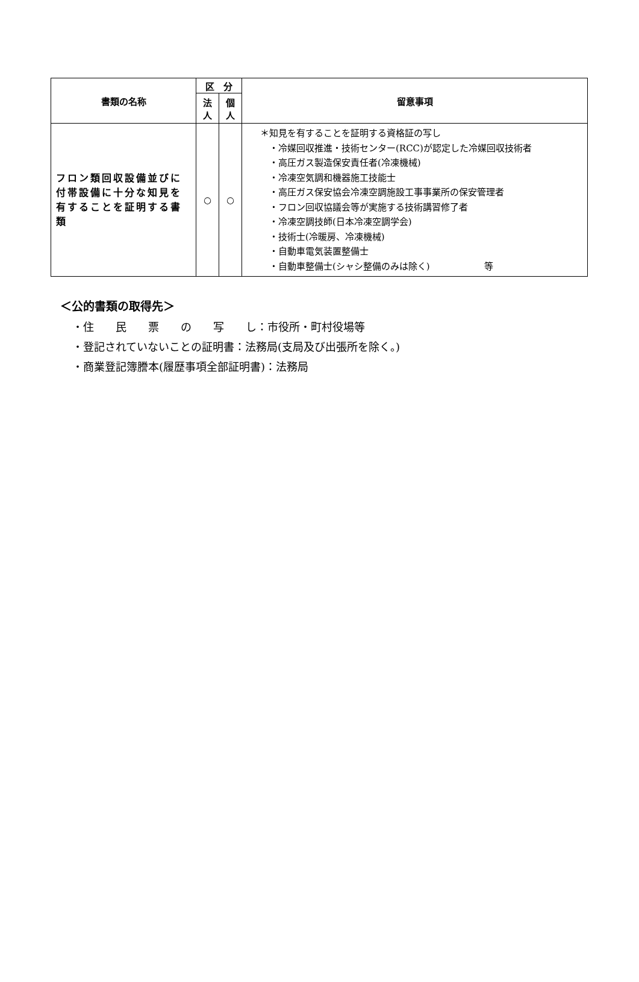| 書類の名称 | 区 分 | | 留意事項 |
| --- | --- | --- | --- |
| | 法 人 | 個 人 | |
| フロン類回収設備並びに付帯設備に十分な知見を有することを証明する書類 | ○ | ○ | ＊知見を有することを証明する資格証の写し ・冷媒回収推進・技術センター(RCC)が認定した冷媒回収技術者 ・高圧ガス製造保安責任者(冷凍機械) ・冷凍空気調和機器施工技能士 ・高圧ガス保安協会冷凍空調施設工事事業所の保安管理者 ・フロン回収協議会等が実施する技術講習修了者 ・冷凍空調技師(日本冷凍空調学会) ・技術士(冷暖房、冷凍機械) ・自動車電気装置整備士 ・自動車整備士(シャシ整備のみは除く) 等 |
＜公的書類の取得先＞
・住　　民　　票　　の　　写　　し：市役所・町村役場等
・登記されていないことの証明書：法務局(支局及び出張所を除く。)
・商業登記簿謄本(履歴事項全部証明書)：法務局